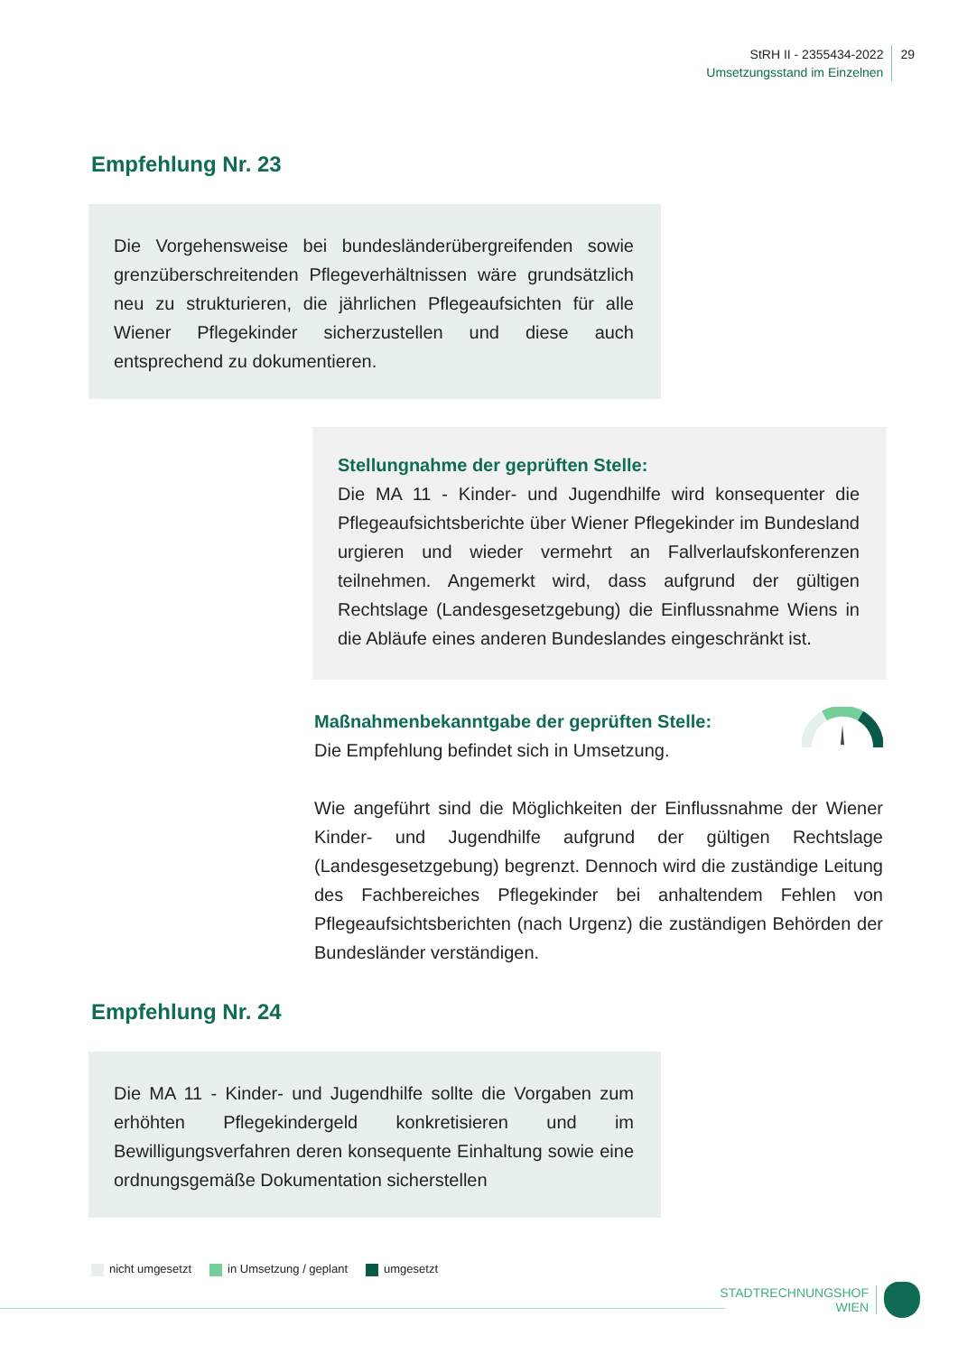StRH II - 2355434-2022
Umsetzungsstand im Einzelnen
29
Empfehlung Nr. 23
Die Vorgehensweise bei bundesländerübergreifenden sowie grenzüberschreitenden Pflegeverhältnissen wäre grundsätzlich neu zu strukturieren, die jährlichen Pflegeaufsichten für alle Wiener Pflegekinder sicherzustellen und diese auch entsprechend zu dokumentieren.
Stellungnahme der geprüften Stelle:
Die MA 11 - Kinder- und Jugendhilfe wird konsequenter die Pflegeaufsichtsberichte über Wiener Pflegekinder im Bundesland urgieren und wieder vermehrt an Fallverlaufskonferenzen teilnehmen. Angemerkt wird, dass aufgrund der gültigen Rechtslage (Landesgesetzgebung) die Einflussnahme Wiens in die Abläufe eines anderen Bundeslandes eingeschränkt ist.
Maßnahmenbekanntgabe der geprüften Stelle:
Die Empfehlung befindet sich in Umsetzung.
Wie angeführt sind die Möglichkeiten der Einflussnahme der Wiener Kinder- und Jugendhilfe aufgrund der gültigen Rechtslage (Landesgesetzgebung) begrenzt. Dennoch wird die zuständige Leitung des Fachbereiches Pflegekinder bei anhaltendem Fehlen von Pflegeaufsichtsberichten (nach Urgenz) die zuständigen Behörden der Bundesländer verständigen.
Empfehlung Nr. 24
Die MA 11 - Kinder- und Jugendhilfe sollte die Vorgaben zum erhöhten Pflegekindergeld konkretisieren und im Bewilligungsverfahren deren konsequente Einhaltung sowie eine ordnungsgemäße Dokumentation sicherstellen
nicht umgesetzt in Umsetzung / geplant umgesetzt
STADTRECHNUNGSHOF
WIEN